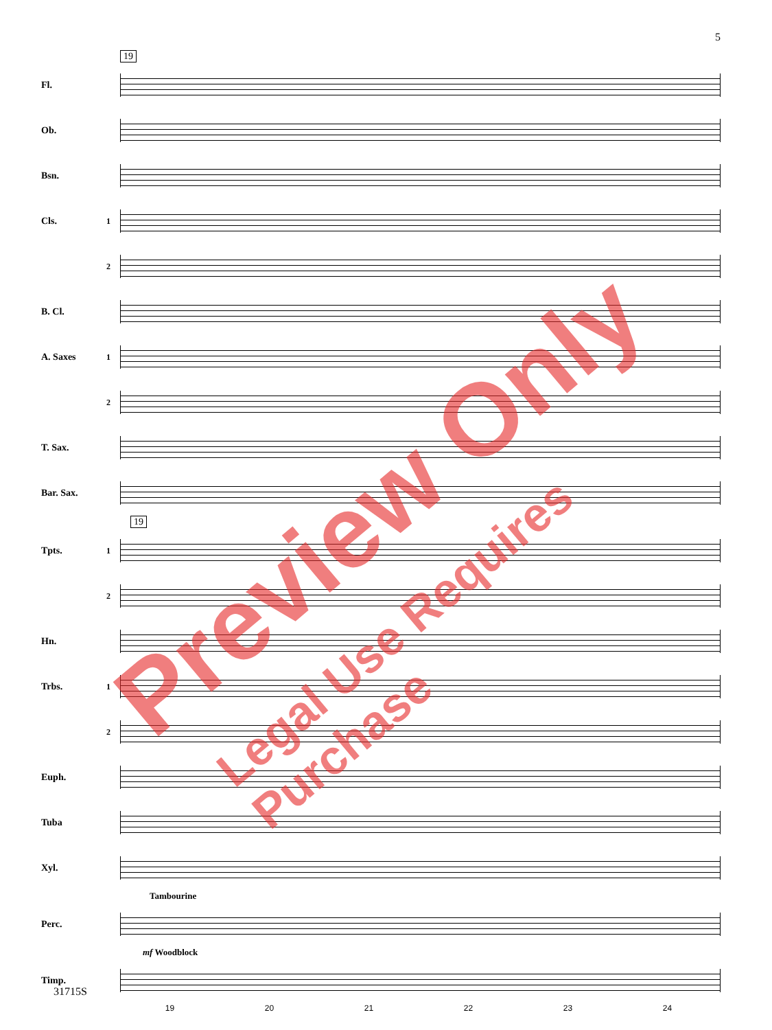5
19
Fl.
Ob.
Bsn.
Cls.
1
2
B. Cl.
A. Saxes
1
2
T. Sax.
Bar. Sax.
19
Tpts.
1
2
Hn.
Trbs.
1
2
Euph.
Tuba
Xyl.
Tambourine
Perc.
mf Woodblock
Timp.
19 20 21 22 23 24
31715S
Preview Only
Legal Use Requires Purchase